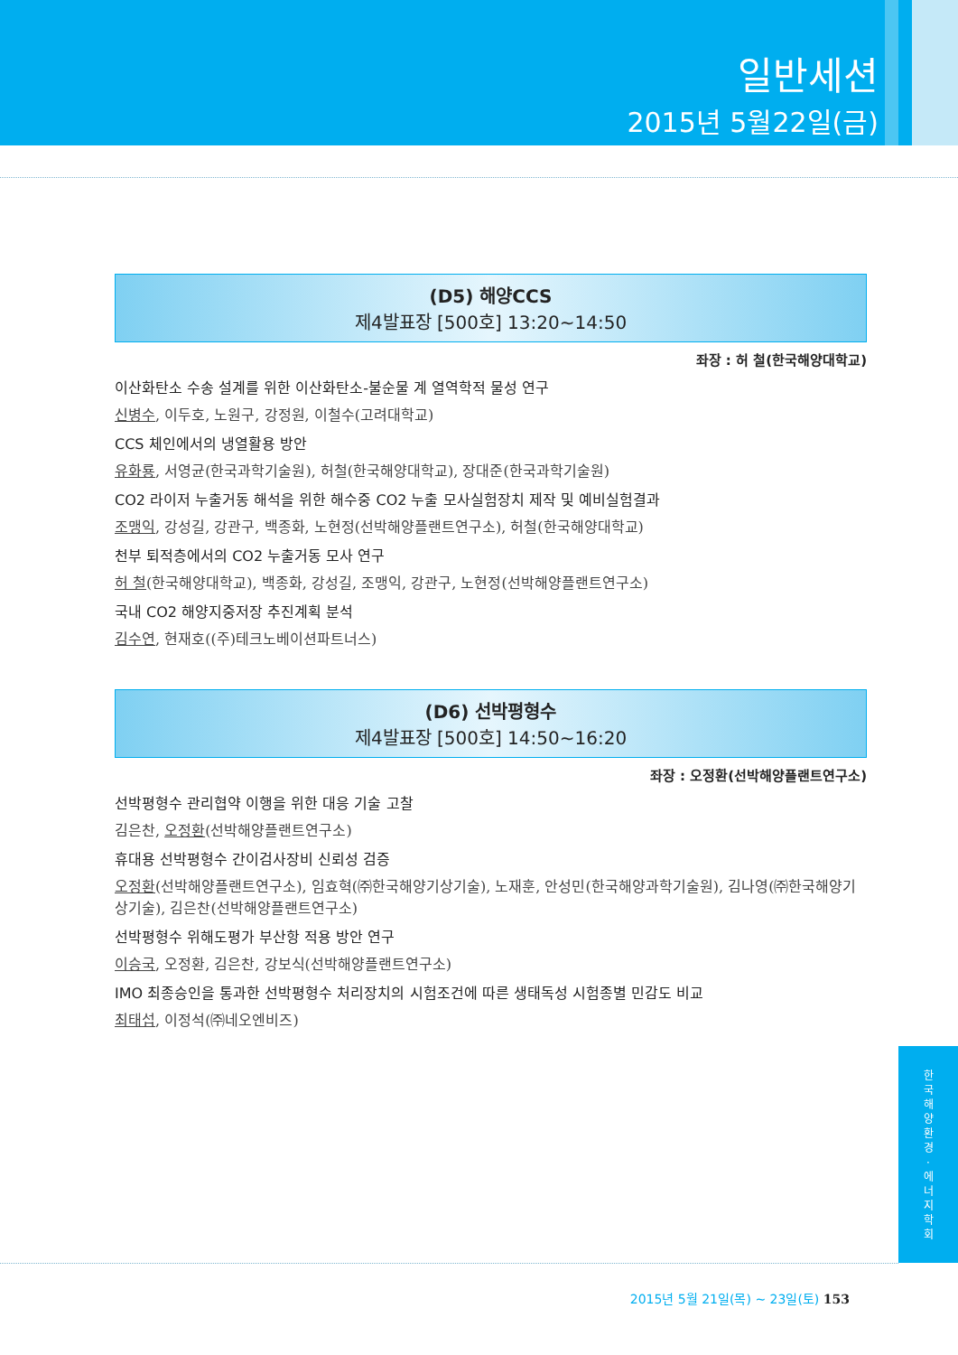일반세션
2015년 5월22일(금)
(D5) 해양CCS
제4발표장 [500호] 13:20~14:50
좌장 : 허 철(한국해양대학교)
이산화탄소 수송 설계를 위한 이산화탄소-불순물 계 열역학적 물성 연구
신병수, 이두호, 노원구, 강정원, 이철수(고려대학교)
CCS 체인에서의 냉열활용 방안
유화룡, 서영균(한국과학기술원), 허철(한국해양대학교), 장대준(한국과학기술원)
CO2 라이저 누출거동 해석을 위한 해수중 CO2 누출 모사실험장치 제작 및 예비실험결과
조맹익, 강성길, 강관구, 백종화, 노현정(선박해양플랜트연구소), 허철(한국해양대학교)
천부 퇴적층에서의 CO2 누출거동 모사 연구
허 철(한국해양대학교), 백종화, 강성길, 조맹익, 강관구, 노현정(선박해양플랜트연구소)
국내 CO2 해양지중저장 추진계획 분석
김수연, 현재호((주)테크노베이션파트너스)
(D6) 선박평형수
제4발표장 [500호] 14:50~16:20
좌장 : 오정환(선박해양플랜트연구소)
선박평형수 관리협약 이행을 위한 대응 기술 고찰
김은찬, 오정환(선박해양플랜트연구소)
휴대용 선박평형수 간이검사장비 신뢰성 검증
오정환(선박해양플랜트연구소), 임효혁(㈜한국해양기상기술), 노재훈, 안성민(한국해양과학기술원), 김나영(㈜한국해양기상기술), 김은찬(선박해양플랜트연구소)
선박평형수 위해도평가 부산항 적용 방안 연구
이승국, 오정환, 김은찬, 강보식(선박해양플랜트연구소)
IMO 최종승인을 통과한 선박평형수 처리장치의 시험조건에 따른 생태독성 시험종별 민감도 비교
최태섭, 이정석(㈜네오엔비즈)
한
국
해
양
환
경
·
에
너
지
학
회
2015년 5월 21일(목) ~ 23일(토) 153